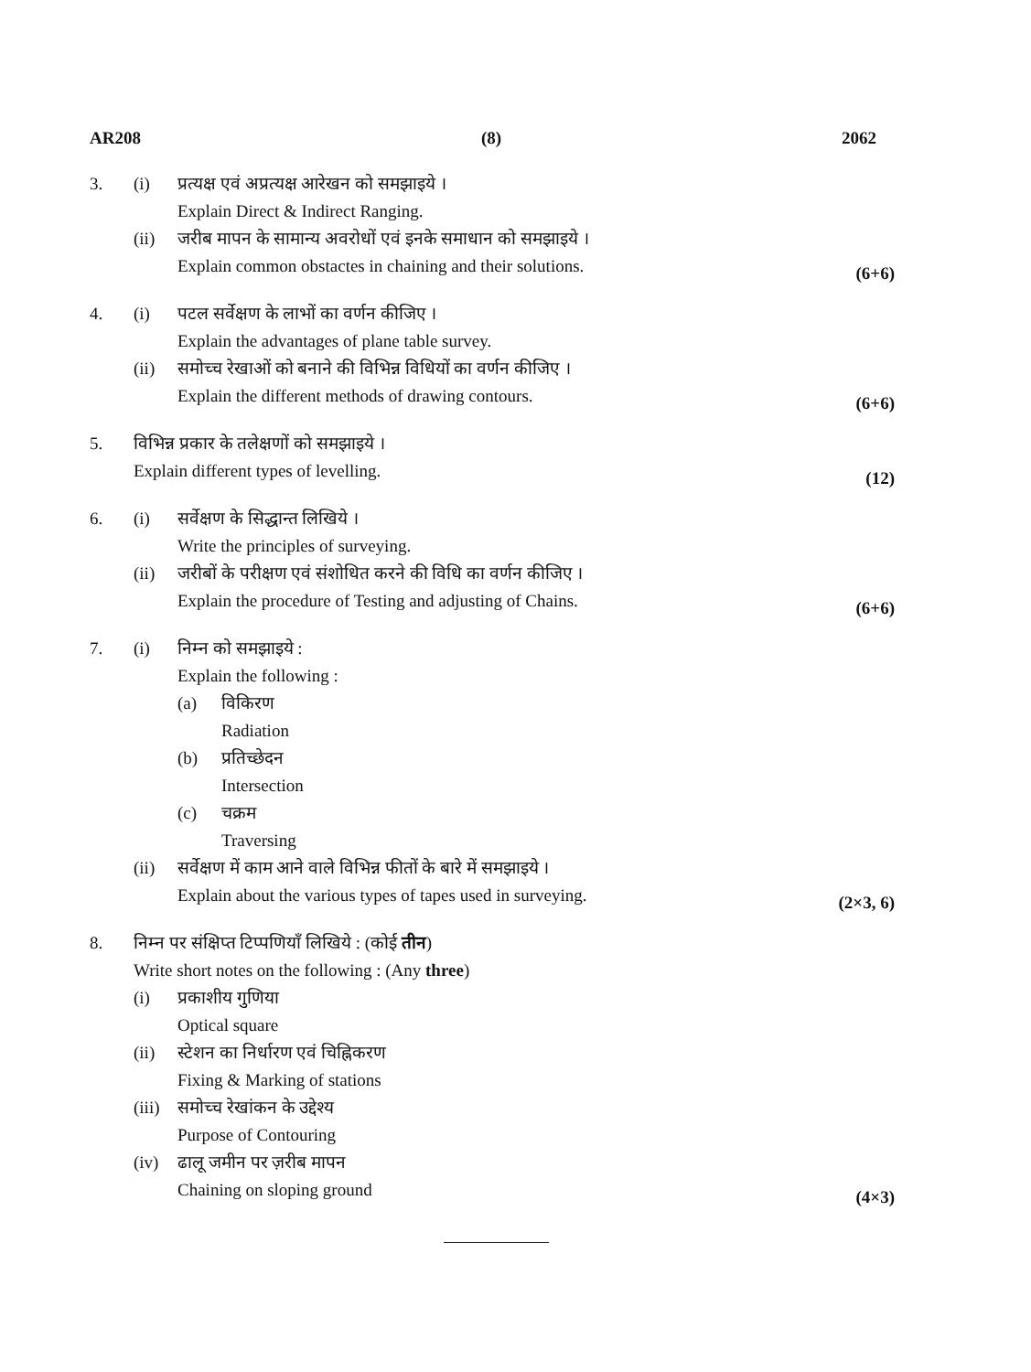AR208 (8) 2062
3. (i)
प्रत्यक्ष एवं अप्रत्यक्ष आरेखन को समझाइये ।
Explain Direct & Indirect Ranging.
(ii)
जरीब मापन के सामान्य अवरोधों एवं इनके समाधान को समझाइये ।
Explain common obstactes in chaining and their solutions.
(6+6)
4. (i)
पटल सर्वेक्षण के लाभों का वर्णन कीजिए ।
Explain the advantages of plane table survey.
(ii)
समोच्च रेखाओं को बनाने की विभिन्न विधियों का वर्णन कीजिए ।
Explain the different methods of drawing contours.
(6+6)
5.
विभिन्न प्रकार के तलेक्षणों को समझाइये ।
Explain different types of levelling.
(12)
6. (i)
सर्वेक्षण के सिद्धान्त लिखिये ।
Write the principles of surveying.
(ii)
जरीबों के परीक्षण एवं संशोधित करने की विधि का वर्णन कीजिए ।
Explain the procedure of Testing and adjusting of Chains.
(6+6)
7. (i)
निम्न को समझाइये :
Explain the following :
(a)
विकिरण
Radiation
(b)
प्रतिच्छेदन
Intersection
(c)
चक्रम
Traversing
(ii)
सर्वेक्षण में काम आने वाले विभिन्न फीतों के बारे में समझाइये ।
Explain about the various types of tapes used in surveying.
(2×3, 6)
8.
निम्न पर संक्षिप्त टिप्पणियाँ लिखिये : (कोई तीन)
Write short notes on the following : (Any three)
(i)
प्रकाशीय गुणिया
Optical square
(ii)
स्टेशन का निर्धारण एवं चिह्निकरण
Fixing & Marking of stations
(iii)
समोच्च रेखांकन के उद्देश्य
Purpose of Contouring
(iv)
ढालू जमीन पर ज़रीब मापन
Chaining on sloping ground
(4×3)